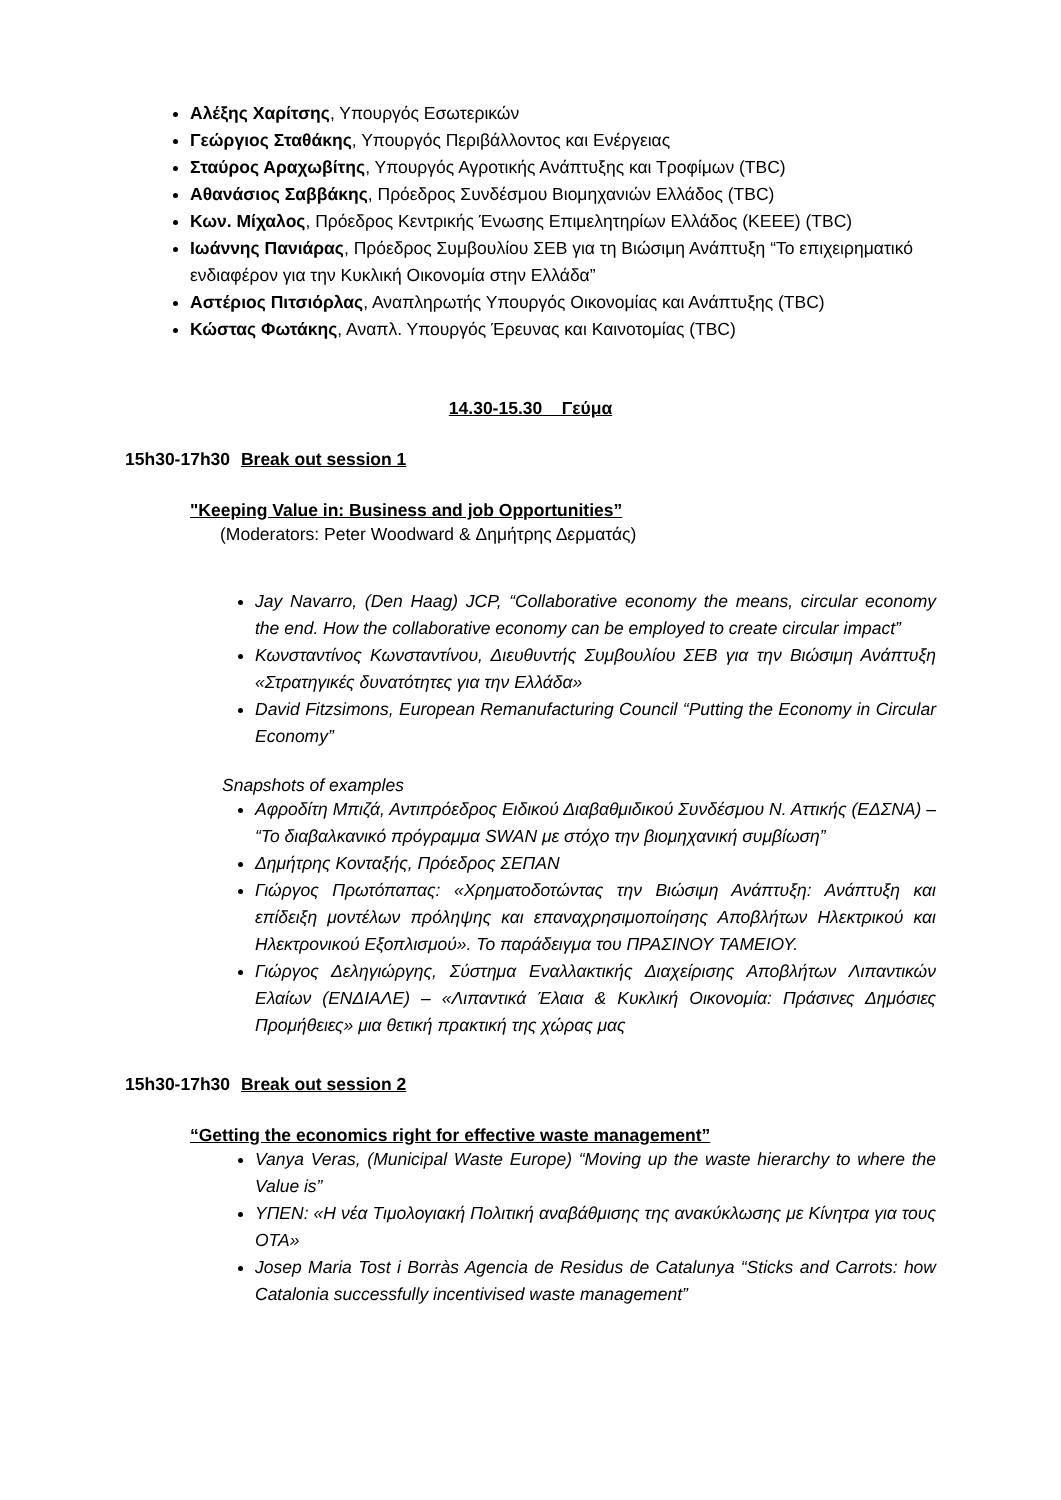Αλέξης Χαρίτσης, Υπουργός Εσωτερικών
Γεώργιος Σταθάκης, Υπουργός Περιβάλλοντος και Ενέργειας
Σταύρος Αραχωβίτης, Υπουργός Αγροτικής Ανάπτυξης και Τροφίμων (TBC)
Αθανάσιος Σαββάκης, Πρόεδρος Συνδέσμου Βιομηχανιών Ελλάδος (TBC)
Κων. Μίχαλος, Πρόεδρος Κεντρικής Ένωσης Επιμελητηρίων Ελλάδος (ΚΕΕΕ) (TBC)
Ιωάννης Πανιάρας, Πρόεδρος Συμβουλίου ΣΕΒ για τη Βιώσιμη Ανάπτυξη “Το επιχειρηματικό ενδιαφέρον για την Κυκλική Οικονομία στην Ελλάδα”
Αστέριος Πιτσιόρλας, Αναπληρωτής Υπουργός Οικονομίας και Ανάπτυξης (TBC)
Κώστας Φωτάκης, Αναπλ. Υπουργός Έρευνας και Καινοτομίας (TBC)
14.30-15.30 Γεύμα
15h30-17h30 Break out session 1
"Keeping Value in: Business and job Opportunities”
(Moderators: Peter Woodward & Δημήτρης Δερματάς)
Jay Navarro, (Den Haag) JCP, “Collaborative economy the means, circular economy the end. How the collaborative economy can be employed to create circular impact”
Κωνσταντίνος Κωνσταντίνου, Διευθυντής Συμβουλίου ΣΕΒ για την Βιώσιμη Ανάπτυξη «Στρατηγικές δυνατότητες για την Ελλάδα»
David Fitzsimons, European Remanufacturing Council “Putting the Economy in Circular Economy”
Snapshots of examples
Αφροδίτη Μπιζά, Αντιπρόεδρος Ειδικού Διαβαθμιδικού Συνδέσμου Ν. Αττικής (ΕΔΣΝΑ) – “Το διαβαλκανικό πρόγραμμα SWAN με στόχο την βιομηχανική συμβίωση”
Δημήτρης Κονταξής, Πρόεδρος ΣΕΠΑΝ
Γιώργος Πρωτόπαπας: «Χρηματοδοτώντας την Βιώσιμη Ανάπτυξη: Ανάπτυξη και επίδειξη μοντέλων πρόληψης και επαναχρησιμοποίησης Αποβλήτων Ηλεκτρικού και Ηλεκτρονικού Εξοπλισμού». Το παράδειγμα του ΠΡΑΣΙΝΟΥ ΤΑΜΕΙΟΥ.
Γιώργος Δεληγιώργης, Σύστημα Εναλλακτικής Διαχείρισης Αποβλήτων Λιπαντικών Ελαίων (ΕΝΔΙΑΛΕ) – «Λιπαντικά Έλαια & Κυκλική Οικονομία: Πράσινες Δημόσιες Προμήθειες» μια θετική πρακτική της χώρας μας
15h30-17h30 Break out session 2
“Getting the economics right for effective waste management”
Vanya Veras, (Municipal Waste Europe) “Moving up the waste hierarchy to where the Value is”
ΥΠΕΝ: «Η νέα Τιμολογιακή Πολιτική αναβάθμισης της ανακύκλωσης με Κίνητρα για τους ΟΤΑ»
Josep Maria Tost i Borràs Agencia de Residus de Catalunya “Sticks and Carrots: how Catalonia successfully incentivised waste management”